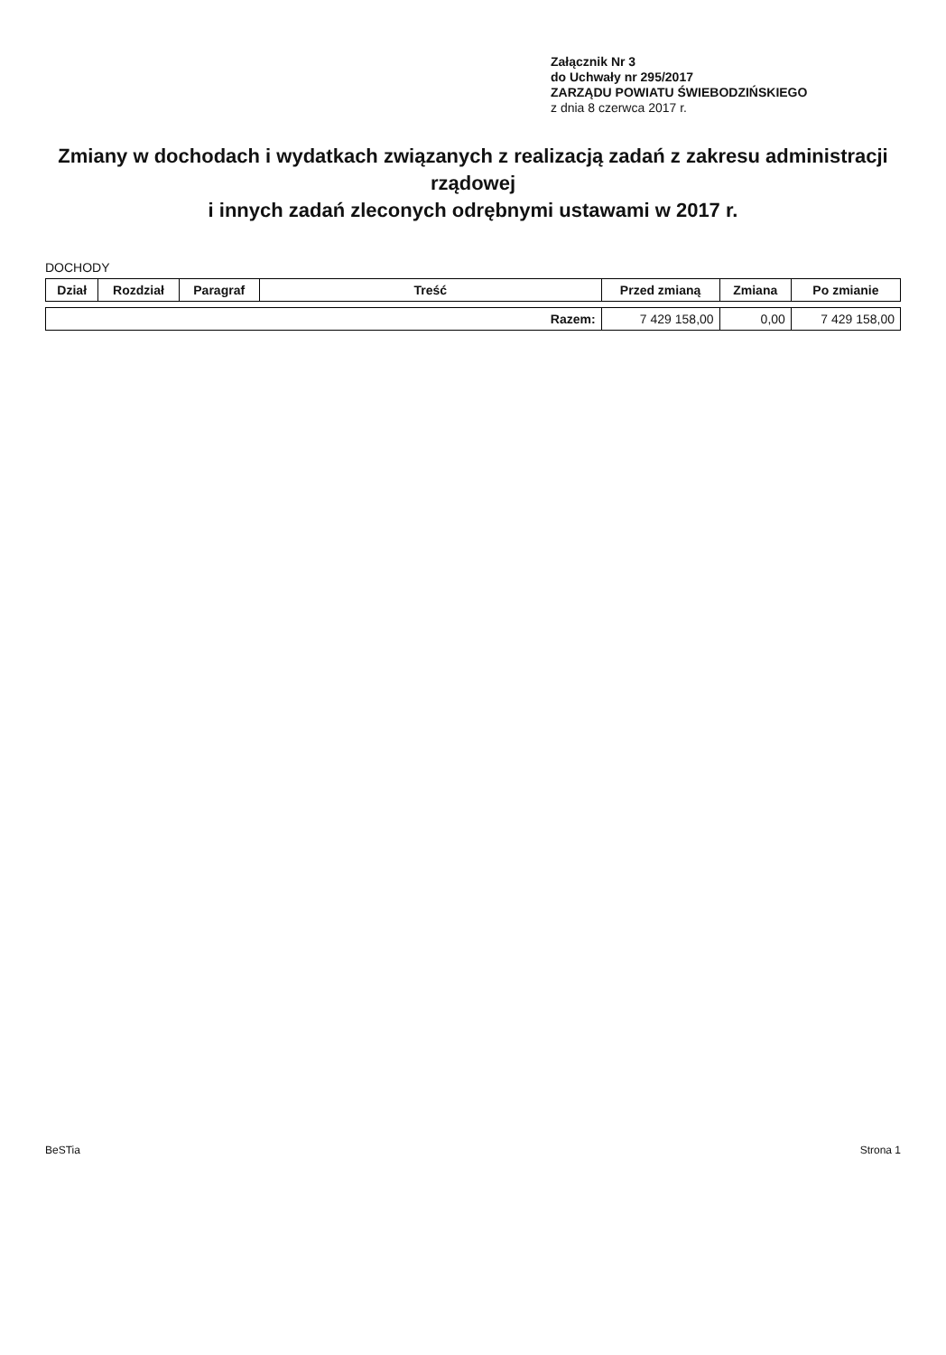Załącznik Nr 3
do Uchwały nr 295/2017
ZARZĄDU POWIATU ŚWIEBODZIŃSKIEGO
z dnia 8 czerwca 2017 r.
Zmiany w dochodach i wydatkach związanych z realizacją zadań z zakresu administracji rządowej
i innych zadań zleconych odrębnymi ustawami w 2017 r.
DOCHODY
| Dział | Rozdział | Paragraf | Treść | Przed zmianą | Zmiana | Po zmianie |
| --- | --- | --- | --- | --- | --- | --- |
| Razem: | | | | 7 429 158,00 | 0,00 | 7 429 158,00 |
BeSTia Strona 1